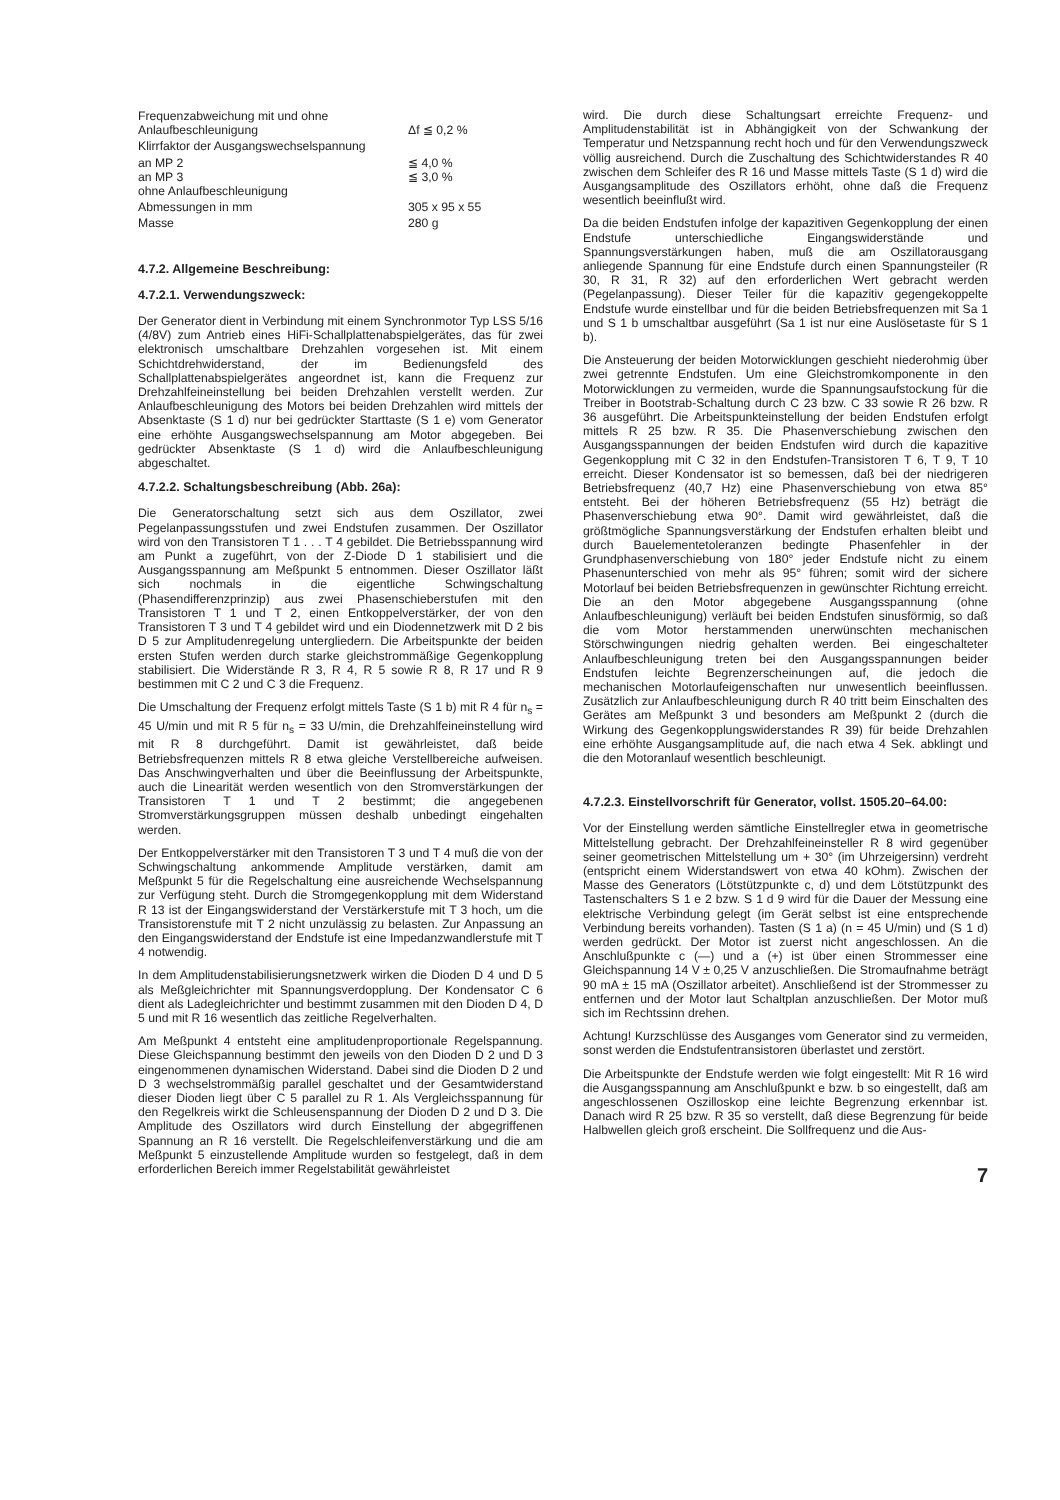| Frequenzabweichung mit und ohne Anlaufbeschleunigung | Δf ≦ 0,2 % |
| Klirrfaktor der Ausgangswechselspannung | |
| an MP 2 an MP 3 ohne Anlaufbeschleunigung | ≦ 4,0 % ≦ 3,0 % |
| Abmessungen in mm | 305 x 95 x 55 |
| Masse | 280 g |
4.7.2. Allgemeine Beschreibung:
4.7.2.1. Verwendungszweck:
Der Generator dient in Verbindung mit einem Synchronmotor Typ LSS 5/16 (4/8V) zum Antrieb eines HiFi-Schallplattenabspielgerätes, das für zwei elektronisch umschaltbare Drehzahlen vorgesehen ist. Mit einem Schichtdrehwiderstand, der im Bedienungsfeld des Schallplattenabspielgerätes angeordnet ist, kann die Frequenz zur Drehzahlfeineinstellung bei beiden Drehzahlen verstellt werden. Zur Anlaufbeschleunigung des Motors bei beiden Drehzahlen wird mittels der Absenktaste (S 1 d) nur bei gedrückter Starttaste (S 1 e) vom Generator eine erhöhte Ausgangswechselspannung am Motor abgegeben. Bei gedrückter Absenktaste (S 1 d) wird die Anlaufbeschleunigung abgeschaltet.
4.7.2.2. Schaltungsbeschreibung (Abb. 26a):
Die Generatorschaltung setzt sich aus dem Oszillator, zwei Pegelanpassungsstufen und zwei Endstufen zusammen. Der Oszillator wird von den Transistoren T 1 . . . T 4 gebildet. Die Betriebsspannung wird am Punkt a zugeführt, von der Z-Diode D 1 stabilisiert und die Ausgangsspannung am Meßpunkt 5 entnommen. Dieser Oszillator läßt sich nochmals in die eigentliche Schwingschaltung (Phasendifferenzprinzip) aus zwei Phasenschieberstufen mit den Transistoren T 1 und T 2, einen Entkoppelverstärker, der von den Transistoren T 3 und T 4 gebildet wird und ein Diodennetzwerk mit D 2 bis D 5 zur Amplitudenregelung untergliedern. Die Arbeitspunkte der beiden ersten Stufen werden durch starke gleichstrommäßige Gegenkopplung stabilisiert. Die Widerstände R 3, R 4, R 5 sowie R 8, R 17 und R 9 bestimmen mit C 2 und C 3 die Frequenz.
Die Umschaltung der Frequenz erfolgt mittels Taste (S 1 b) mit R 4 für n<sub>s</sub> = 45 U/min und mit R 5 für n<sub>s</sub> = 33 U/min, die Drehzahlfeineinstellung wird mit R 8 durchgeführt. Damit ist gewährleistet, daß beide Betriebsfrequenzen mittels R 8 etwa gleiche Verstellbereiche aufweisen. Das Anschwingverhalten und über die Beeinflussung der Arbeitspunkte, auch die Linearität werden wesentlich von den Stromverstärkungen der Transistoren T 1 und T 2 bestimmt; die angegebenen Stromverstärkungsgruppen müssen deshalb unbedingt eingehalten werden.
Der Entkoppelverstärker mit den Transistoren T 3 und T 4 muß die von der Schwingschaltung ankommende Amplitude verstärken, damit am Meßpunkt 5 für die Regelschaltung eine ausreichende Wechselspannung zur Verfügung steht. Durch die Stromgegenkopplung mit dem Widerstand R 13 ist der Eingangswiderstand der Verstärkerstufe mit T 3 hoch, um die Transistorenstufe mit T 2 nicht unzulässig zu belasten. Zur Anpassung an den Eingangswiderstand der Endstufe ist eine Impedanzwandlerstufe mit T 4 notwendig.
In dem Amplitudenstabilisierungsnetzwerk wirken die Dioden D 4 und D 5 als Meßgleichrichter mit Spannungsverdopplung. Der Kondensator C 6 dient als Ladegleichrichter und bestimmt zusammen mit den Dioden D 4, D 5 und mit R 16 wesentlich das zeitliche Regelverhalten.
Am Meßpunkt 4 entsteht eine amplitudenproportionale Regelspannung. Diese Gleichspannung bestimmt den jeweils von den Dioden D 2 und D 3 eingenommenen dynamischen Widerstand. Dabei sind die Dioden D 2 und D 3 wechselstrommäßig parallel geschaltet und der Gesamtwiderstand dieser Dioden liegt über C 5 parallel zu R 1. Als Vergleichsspannung für den Regelkreis wirkt die Schleusenspannung der Dioden D 2 und D 3. Die Amplitude des Oszillators wird durch Einstellung der abgegriffenen Spannung an R 16 verstellt. Die Regelschleifenverstärkung und die am Meßpunkt 5 einzustellende Amplitude wurden so festgelegt, daß in dem erforderlichen Bereich immer Regelstabilität gewährleistet
wird. Die durch diese Schaltungsart erreichte Frequenz- und Amplitudenstabilität ist in Abhängigkeit von der Schwankung der Temperatur und Netzspannung recht hoch und für den Verwendungszweck völlig ausreichend. Durch die Zuschaltung des Schichtwiderstandes R 40 zwischen dem Schleifer des R 16 und Masse mittels Taste (S 1 d) wird die Ausgangsamplitude des Oszillators erhöht, ohne daß die Frequenz wesentlich beeinflußt wird.
Da die beiden Endstufen infolge der kapazitiven Gegenkopplung der einen Endstufe unterschiedliche Eingangswiderstände und Spannungsverstärkungen haben, muß die am Oszillatorausgang anliegende Spannung für eine Endstufe durch einen Spannungsteiler (R 30, R 31, R 32) auf den erforderlichen Wert gebracht werden (Pegelanpassung). Dieser Teiler für die kapazitiv gegengekoppelte Endstufe wurde einstellbar und für die beiden Betriebsfrequenzen mit Sa 1 und S 1 b umschaltbar ausgeführt (Sa 1 ist nur eine Auslösetaste für S 1 b).
Die Ansteuerung der beiden Motorwicklungen geschieht niederohmig über zwei getrennte Endstufen. Um eine Gleichstromkomponente in den Motorwicklungen zu vermeiden, wurde die Spannungsaufstockung für die Treiber in Bootstrab-Schaltung durch C 23 bzw. C 33 sowie R 26 bzw. R 36 ausgeführt. Die Arbeitspunkteinstellung der beiden Endstufen erfolgt mittels R 25 bzw. R 35. Die Phasenverschiebung zwischen den Ausgangsspannungen der beiden Endstufen wird durch die kapazitive Gegenkopplung mit C 32 in den Endstufen-Transistoren T 6, T 9, T 10 erreicht. Dieser Kondensator ist so bemessen, daß bei der niedrigeren Betriebsfrequenz (40,7 Hz) eine Phasenverschiebung von etwa 85° entsteht. Bei der höheren Betriebsfrequenz (55 Hz) beträgt die Phasenverschiebung etwa 90°. Damit wird gewährleistet, daß die größtmögliche Spannungsverstärkung der Endstufen erhalten bleibt und durch Bauelementetoleranzen bedingte Phasenfehler in der Grundphasenverschiebung von 180° jeder Endstufe nicht zu einem Phasenunterschied von mehr als 95° führen; somit wird der sichere Motorlauf bei beiden Betriebsfrequenzen in gewünschter Richtung erreicht. Die an den Motor abgegebene Ausgangsspannung (ohne Anlaufbeschleunigung) verläuft bei beiden Endstufen sinusförmig, so daß die vom Motor herstammenden unerwünschten mechanischen Störschwingungen niedrig gehalten werden. Bei eingeschalteter Anlaufbeschleunigung treten bei den Ausgangsspannungen beider Endstufen leichte Begrenzerscheinungen auf, die jedoch die mechanischen Motorlaufeigenschaften nur unwesentlich beeinflussen. Zusätzlich zur Anlaufbeschleunigung durch R 40 tritt beim Einschalten des Gerätes am Meßpunkt 3 und besonders am Meßpunkt 2 (durch die Wirkung des Gegenkopplungswiderstandes R 39) für beide Drehzahlen eine erhöhte Ausgangsamplitude auf, die nach etwa 4 Sek. abklingt und die den Motoranlauf wesentlich beschleunigt.
4.7.2.3. Einstellvorschrift für Generator, vollst. 1505.20–64.00:
Vor der Einstellung werden sämtliche Einstellregler etwa in geometrische Mittelstellung gebracht. Der Drehzahlfeineinsteller R 8 wird gegenüber seiner geometrischen Mittelstellung um + 30° (im Uhrzeigersinn) verdreht (entspricht einem Widerstandswert von etwa 40 kOhm). Zwischen der Masse des Generators (Lötstützpunkte c, d) und dem Lötstützpunkt des Tastenschalters S 1 e 2 bzw. S 1 d 9 wird für die Dauer der Messung eine elektrische Verbindung gelegt (im Gerät selbst ist eine entsprechende Verbindung bereits vorhanden). Tasten (S 1 a) (n = 45 U/min) und (S 1 d) werden gedrückt. Der Motor ist zuerst nicht angeschlossen. An die Anschlußpunkte c (—) und a (+) ist über einen Strommesser eine Gleichspannung 14 V ± 0,25 V anzuschließen. Die Stromaufnahme beträgt 90 mA ± 15 mA (Oszillator arbeitet). Anschließend ist der Strommesser zu entfernen und der Motor laut Schaltplan anzuschließen. Der Motor muß sich im Rechtssinn drehen.
Achtung! Kurzschlüsse des Ausganges vom Generator sind zu vermeiden, sonst werden die Endstufentransistoren überlastet und zerstört.
Die Arbeitspunkte der Endstufe werden wie folgt eingestellt: Mit R 16 wird die Ausgangsspannung am Anschlußpunkt e bzw. b so eingestellt, daß am angeschlossenen Oszilloskop eine leichte Begrenzung erkennbar ist. Danach wird R 25 bzw. R 35 so verstellt, daß diese Begrenzung für beide Halbwellen gleich groß erscheint. Die Sollfrequenz und die Aus-
7